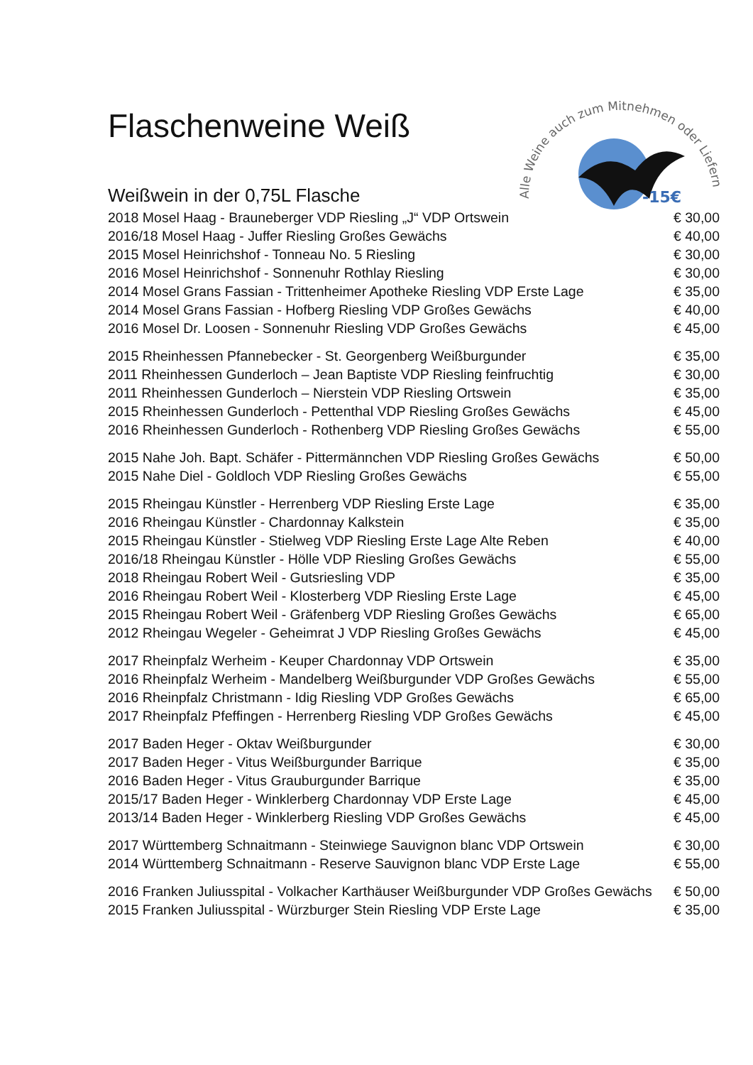Alle Weine auch zum Mitnehmen oder Liefern
-15€
Flaschenweine Weiß
Weißwein in der 0,75L Flasche
| 2018 Mosel Haag - Brauneberger VDP Riesling „J“ VDP Ortswein | € 30,00 |
| 2016/18 Mosel Haag - Juffer Riesling Großes Gewächs | € 40,00 |
| 2015 Mosel Heinrichshof - Tonneau No. 5 Riesling | € 30,00 |
| 2016 Mosel Heinrichshof - Sonnenuhr Rothlay Riesling | € 30,00 |
| 2014 Mosel Grans Fassian - Trittenheimer Apotheke Riesling VDP Erste Lage | € 35,00 |
| 2014 Mosel Grans Fassian - Hofberg Riesling VDP Großes Gewächs | € 40,00 |
| 2016 Mosel Dr. Loosen - Sonnenuhr Riesling VDP Großes Gewächs | € 45,00 |
| 2015 Rheinhessen Pfannebecker - St. Georgenberg Weißburgunder | € 35,00 |
| 2011 Rheinhessen Gunderloch – Jean Baptiste VDP Riesling feinfruchtig | € 30,00 |
| 2011 Rheinhessen Gunderloch – Nierstein VDP Riesling Ortswein | € 35,00 |
| 2015 Rheinhessen Gunderloch - Pettenthal VDP Riesling Großes Gewächs | € 45,00 |
| 2016 Rheinhessen Gunderloch - Rothenberg VDP Riesling Großes Gewächs | € 55,00 |
| 2015 Nahe Joh. Bapt. Schäfer - Pittermännchen VDP Riesling Großes Gewächs | € 50,00 |
| 2015 Nahe Diel - Goldloch VDP Riesling Großes Gewächs | € 55,00 |
| 2015 Rheingau Künstler - Herrenberg VDP Riesling Erste Lage | € 35,00 |
| 2016 Rheingau Künstler - Chardonnay Kalkstein | € 35,00 |
| 2015 Rheingau Künstler - Stielweg VDP Riesling Erste Lage Alte Reben | € 40,00 |
| 2016/18 Rheingau Künstler - Hölle VDP Riesling Großes Gewächs | € 55,00 |
| 2018 Rheingau Robert Weil - Gutsriesling VDP | € 35,00 |
| 2016 Rheingau Robert Weil - Klosterberg VDP Riesling Erste Lage | € 45,00 |
| 2015 Rheingau Robert Weil - Gräfenberg VDP Riesling Großes Gewächs | € 65,00 |
| 2012 Rheingau Wegeler - Geheimrat J VDP Riesling Großes Gewächs | € 45,00 |
| 2017 Rheinpfalz Werheim - Keuper Chardonnay VDP Ortswein | € 35,00 |
| 2016 Rheinpfalz Werheim - Mandelberg Weißburgunder VDP Großes Gewächs | € 55,00 |
| 2016 Rheinpfalz Christmann - Idig Riesling VDP Großes Gewächs | € 65,00 |
| 2017 Rheinpfalz Pfeffingen - Herrenberg Riesling VDP Großes Gewächs | € 45,00 |
| 2017 Baden Heger - Oktav Weißburgunder | € 30,00 |
| 2017 Baden Heger - Vitus Weißburgunder Barrique | € 35,00 |
| 2016 Baden Heger - Vitus Grauburgunder Barrique | € 35,00 |
| 2015/17 Baden Heger - Winklerberg Chardonnay VDP Erste Lage | € 45,00 |
| 2013/14 Baden Heger - Winklerberg Riesling VDP Großes Gewächs | € 45,00 |
| 2017 Württemberg Schnaitmann - Steinwiege Sauvignon blanc VDP Ortswein | € 30,00 |
| 2014 Württemberg Schnaitmann - Reserve Sauvignon blanc VDP Erste Lage | € 55,00 |
| 2016 Franken Juliusspital - Volkacher Karthäuser Weißburgunder VDP Großes Gewächs | € 50,00 |
| 2015 Franken Juliusspital - Würzburger Stein Riesling VDP Erste Lage | € 35,00 |